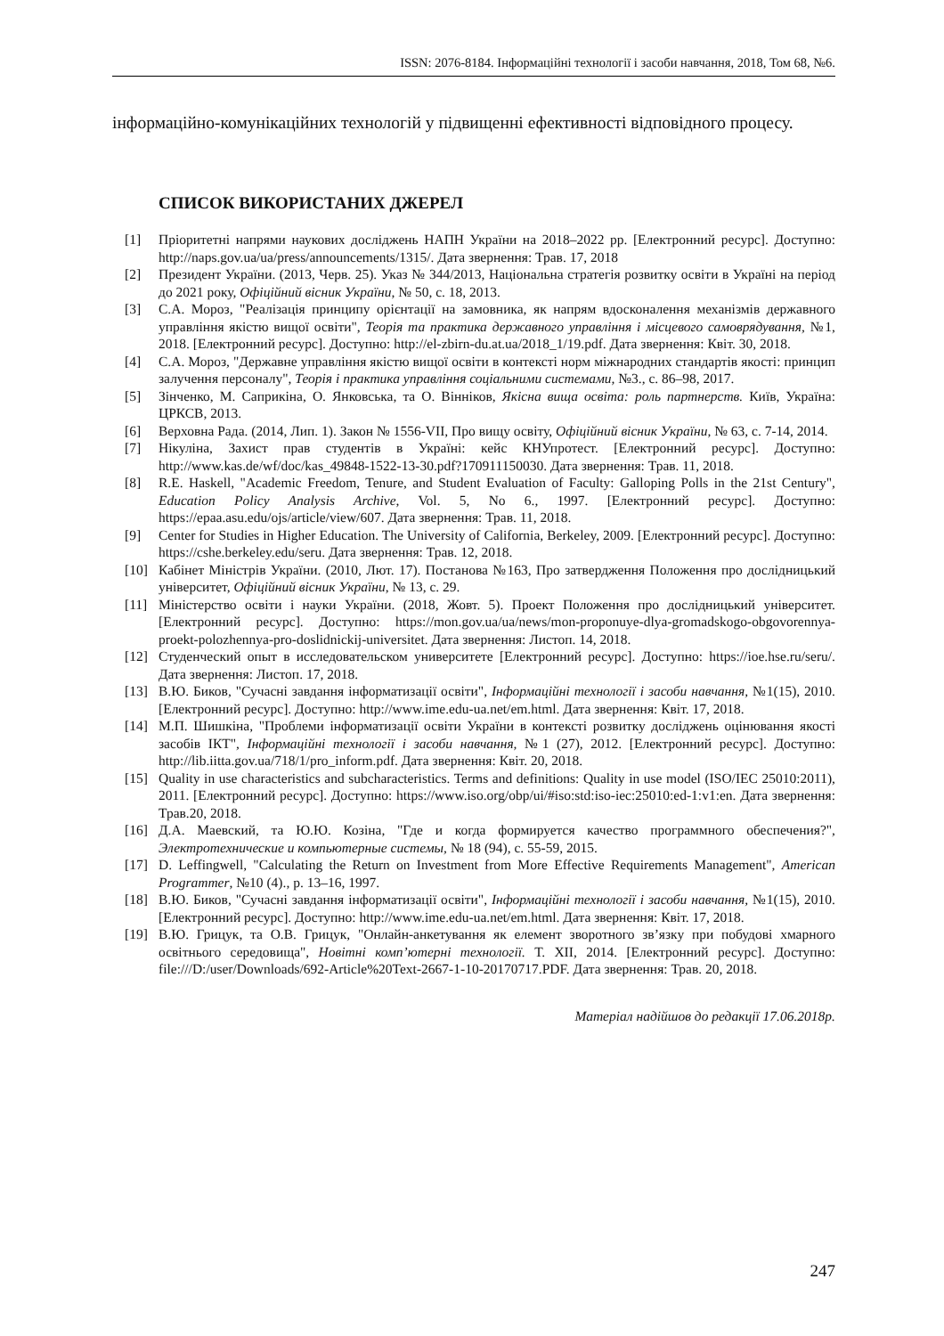ISSN: 2076-8184. Інформаційні технології і засоби навчання, 2018, Том 68, №6.
інформаційно-комунікаційних технологій у підвищенні ефективності відповідного процесу.
СПИСОК ВИКОРИСТАНИХ ДЖЕРЕЛ
[1] Пріоритетні напрями наукових досліджень НАПН України на 2018–2022 рр. [Електронний ресурс]. Доступно: http://naps.gov.ua/ua/press/announcements/1315/. Дата звернення: Трав. 17, 2018
[2] Президент України. (2013, Черв. 25). Указ № 344/2013, Національна стратегія розвитку освіти в Україні на період до 2021 року, Офіційний вісник України, № 50, с. 18, 2013.
[3] С.А. Мороз, "Реалізація принципу орієнтації на замовника, як напрям вдосконалення механізмів державного управління якістю вищої освіти", Теорія та практика державного управління і місцевого самоврядування, №1, 2018. [Електронний ресурс]. Доступно: http://el-zbirn-du.at.ua/2018_1/19.pdf. Дата звернення: Квіт. 30, 2018.
[4] С.А. Мороз, "Державне управління якістю вищої освіти в контексті норм міжнародних стандартів якості: принцип залучення персоналу", Теорія і практика управління соціальними системами, №3., с. 86–98, 2017.
[5] Зінченко, М. Сaприкіна, О. Янковська, та О. Вінніков, Якісна вища освіта: роль партнерств. Київ, Україна: ЦРКСВ, 2013.
[6] Верховна Рада. (2014, Лип. 1). Закон № 1556-VII, Про вищу освіту, Офіційний вісник України, № 63, с. 7-14, 2014.
[7] Нікуліна, Захист прав студентів в Україні: кейс КНУпротест. [Електронний ресурс]. Доступно: http://www.kas.de/wf/doc/kas_49848-1522-13-30.pdf?170911150030. Дата звернення: Трав. 11, 2018.
[8] R.E. Haskell, "Academic Freedom, Tenure, and Student Evaluation of Faculty: Galloping Polls in the 21st Century", Education Policy Analysis Archive, Vol. 5, No 6., 1997. [Електронний ресурс]. Доступно: https://epaa.asu.edu/ojs/article/view/607. Дата звернення: Трав. 11, 2018.
[9] Center for Studies in Higher Education. The University of California, Berkeley, 2009. [Електронний ресурс]. Доступно: https://cshe.berkeley.edu/seru. Дата звернення: Трав. 12, 2018.
[10] Кабінет Міністрів України. (2010, Лют. 17). Постанова №163, Про затвердження Положення про дослідницький університет, Офіційний вісник України, № 13, с. 29.
[11] Міністерство освіти і науки України. (2018, Жовт. 5). Проект Положення про дослідницький університет. [Електронний ресурс]. Доступно: https://mon.gov.ua/ua/news/mon-proponuye-dlya-gromadskogo-obgovorennya-proekt-polozhennya-pro-doslidnickij-universitet. Дата звернення: Листоп. 14, 2018.
[12] Студенческий опыт в исследовательском университете [Електронний ресурс]. Доступно: https://ioe.hse.ru/seru/. Дата звернення: Листоп. 17, 2018.
[13] В.Ю. Биков, "Сучасні завдання інформатизації освіти", Інформаційні технології і засоби навчання, №1(15), 2010. [Електронний ресурс]. Доступно: http://www.ime.edu-ua.net/em.html. Дата звернення: Квіт. 17, 2018.
[14] М.П. Шишкіна, "Проблеми інформатизації освіти України в контексті розвитку досліджень оцінювання якості засобів ІКТ", Інформаційні технології і засоби навчання, №1 (27), 2012. [Електронний ресурс]. Доступно: http://lib.iitta.gov.ua/718/1/pro_inform.pdf. Дата звернення: Квіт. 20, 2018.
[15] Quality in use characteristics and subcharacteristics. Terms and definitions: Quality in use model (ISO/IEC 25010:2011), 2011. [Електронний ресурс]. Доступно: https://www.iso.org/obp/ui/#iso:std:iso-iec:25010:ed-1:v1:en. Дата звернення: Трав.20, 2018.
[16] Д.А. Маевский, та Ю.Ю. Козіна, "Где и когда формируется качество программного обеспечения?", Электротехнические и компьютерные системы, № 18 (94), с. 55-59, 2015.
[17] D. Leffingwell, "Calculating the Return on Investment from More Effective Requirements Management", American Programmer, №10 (4)., p. 13–16, 1997.
[18] В.Ю. Биков, "Сучасні завдання інформатизації освіти", Інформаційні технології і засоби навчання, №1(15), 2010. [Електронний ресурс]. Доступно: http://www.ime.edu-ua.net/em.html. Дата звернення: Квіт. 17, 2018.
[19] В.Ю. Грицук, та О.В. Грицук, "Онлайн-анкетування як елемент зворотного зв’язку при побудові хмарного освітнього середовища", Новітні комп’ютерні технології. Т. XII, 2014. [Електронний ресурс]. Доступно: file:///D:/user/Downloads/692-Article%20Text-2667-1-10-20170717.PDF. Дата звернення: Трав. 20, 2018.
Матеріал надійшов до редакції 17.06.2018р.
247